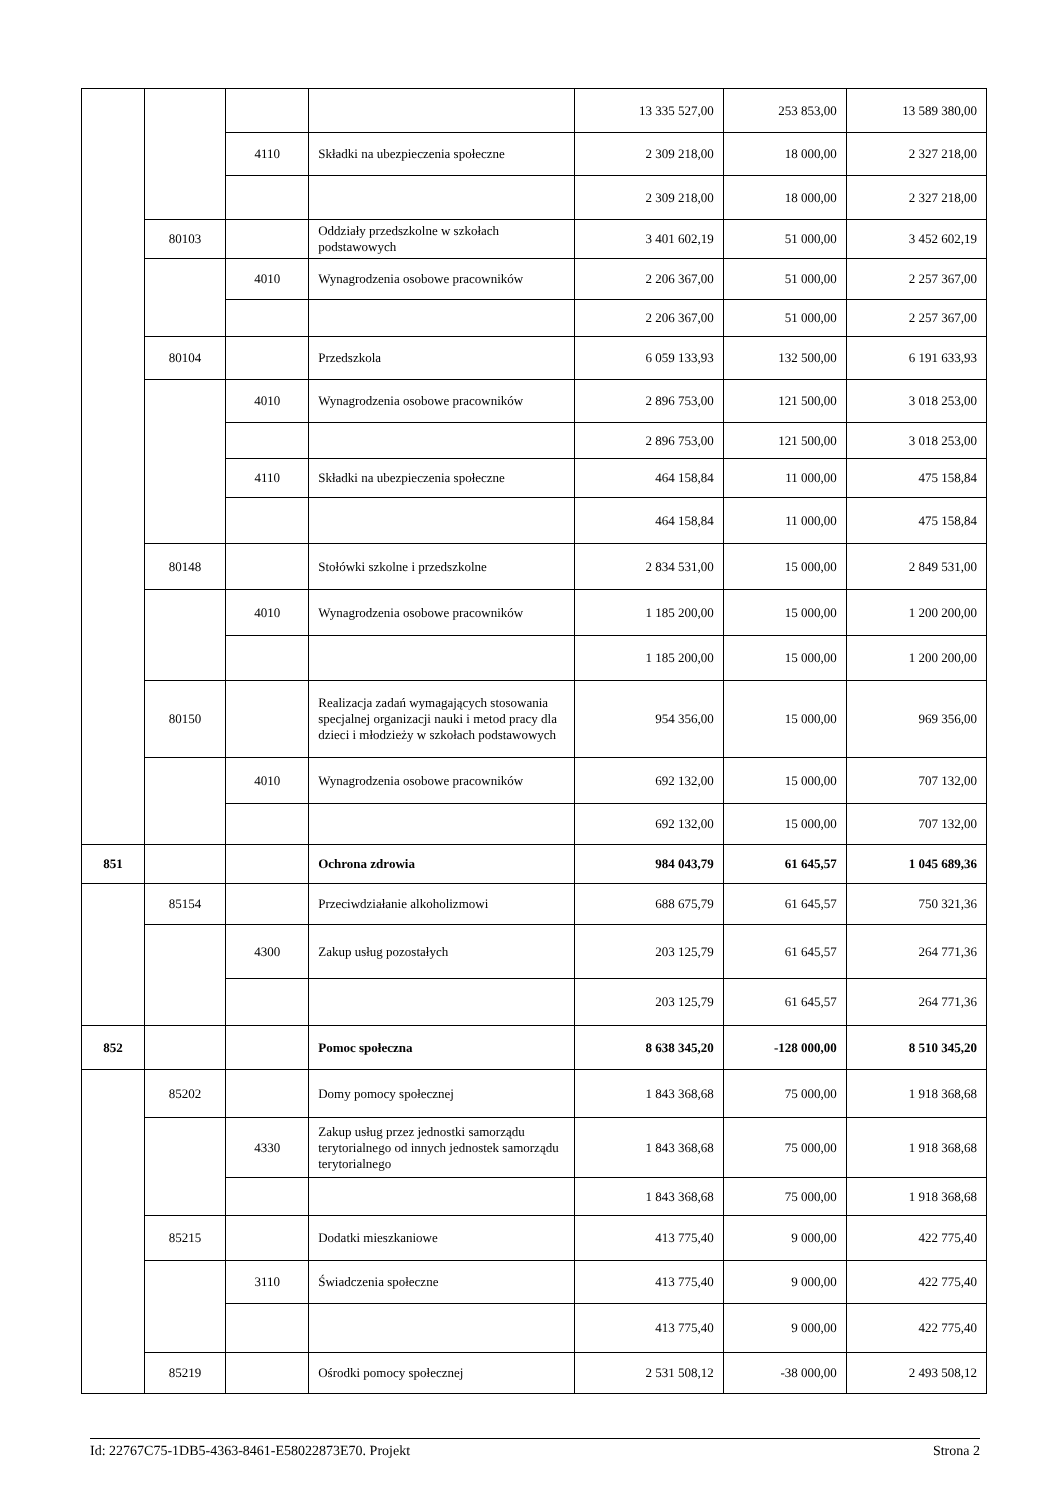| | | | | 13 335 527,00 | 253 853,00 | 13 589 380,00 |
| | | 4110 | Składki na ubezpieczenia społeczne | 2 309 218,00 | 18 000,00 | 2 327 218,00 |
| | | | | 2 309 218,00 | 18 000,00 | 2 327 218,00 |
| | 80103 | | Oddziały przedszkolne w szkołach podstawowych | 3 401 602,19 | 51 000,00 | 3 452 602,19 |
| | | 4010 | Wynagrodzenia osobowe pracowników | 2 206 367,00 | 51 000,00 | 2 257 367,00 |
| | | | | 2 206 367,00 | 51 000,00 | 2 257 367,00 |
| | 80104 | | Przedszkola | 6 059 133,93 | 132 500,00 | 6 191 633,93 |
| | | 4010 | Wynagrodzenia osobowe pracowników | 2 896 753,00 | 121 500,00 | 3 018 253,00 |
| | | | | 2 896 753,00 | 121 500,00 | 3 018 253,00 |
| | | 4110 | Składki na ubezpieczenia społeczne | 464 158,84 | 11 000,00 | 475 158,84 |
| | | | | 464 158,84 | 11 000,00 | 475 158,84 |
| | 80148 | | Stołówki szkolne i przedszkolne | 2 834 531,00 | 15 000,00 | 2 849 531,00 |
| | | 4010 | Wynagrodzenia osobowe pracowników | 1 185 200,00 | 15 000,00 | 1 200 200,00 |
| | | | | 1 185 200,00 | 15 000,00 | 1 200 200,00 |
| | 80150 | | Realizacja zadań wymagających stosowania specjalnej organizacji nauki i metod pracy dla dzieci i młodzieży w szkołach podstawowych | 954 356,00 | 15 000,00 | 969 356,00 |
| | | 4010 | Wynagrodzenia osobowe pracowników | 692 132,00 | 15 000,00 | 707 132,00 |
| | | | | 692 132,00 | 15 000,00 | 707 132,00 |
| 851 | | | Ochrona zdrowia | 984 043,79 | 61 645,57 | 1 045 689,36 |
| | 85154 | | Przeciwdziałanie alkoholizmowi | 688 675,79 | 61 645,57 | 750 321,36 |
| | | 4300 | Zakup usług pozostałych | 203 125,79 | 61 645,57 | 264 771,36 |
| | | | | 203 125,79 | 61 645,57 | 264 771,36 |
| 852 | | | Pomoc społeczna | 8 638 345,20 | -128 000,00 | 8 510 345,20 |
| | 85202 | | Domy pomocy społecznej | 1 843 368,68 | 75 000,00 | 1 918 368,68 |
| | | 4330 | Zakup usług przez jednostki samorządu terytorialnego od innych jednostek samorządu terytorialnego | 1 843 368,68 | 75 000,00 | 1 918 368,68 |
| | | | | 1 843 368,68 | 75 000,00 | 1 918 368,68 |
| | 85215 | | Dodatki mieszkaniowe | 413 775,40 | 9 000,00 | 422 775,40 |
| | | 3110 | Świadczenia społeczne | 413 775,40 | 9 000,00 | 422 775,40 |
| | | | | 413 775,40 | 9 000,00 | 422 775,40 |
| | 85219 | | Ośrodki pomocy społecznej | 2 531 508,12 | -38 000,00 | 2 493 508,12 |
Id: 22767C75-1DB5-4363-8461-E58022873E70. Projekt Strona 2